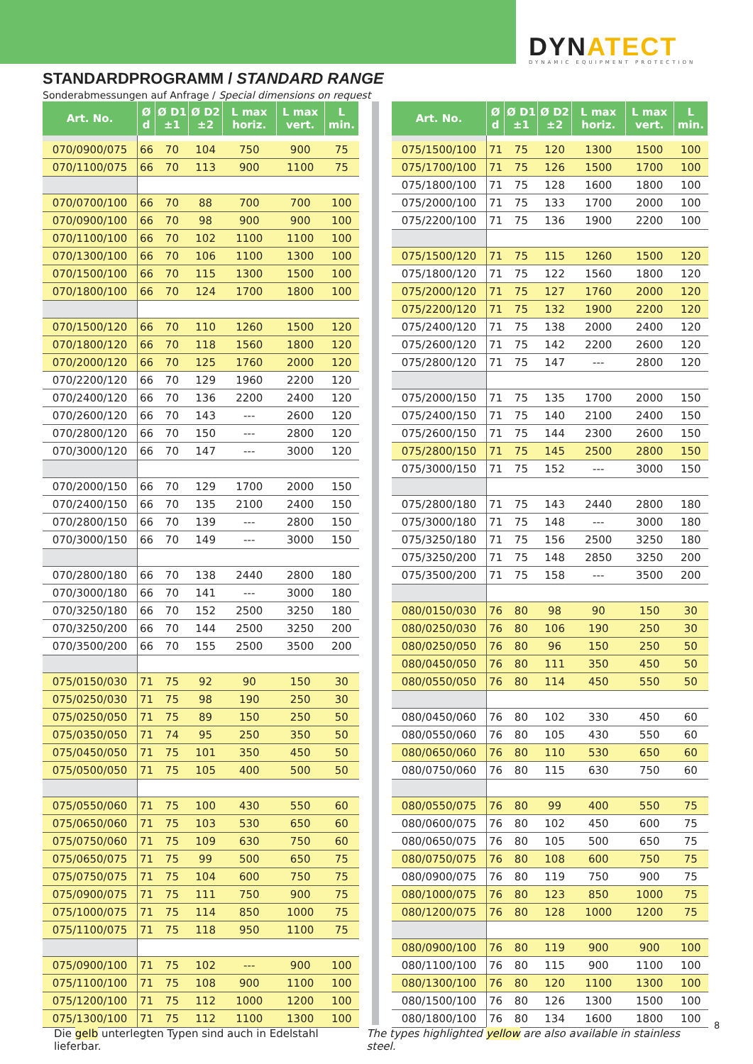DYNATECT
DYNAMIC EQUIPMENT PROTECTION
STANDARDPROGRAMM / STANDARD RANGE
Sonderabmessungen auf Anfrage / Special dimensions on request
| Art. No. | Ø d | Ø D1 ±1 | Ø D2 ±2 | L max horiz. | L max vert. | L min. |
| --- | --- | --- | --- | --- | --- | --- |
| 070/0900/075 | 66 | 70 | 104 | 750 | 900 | 75 |
| 070/1100/075 | 66 | 70 | 113 | 900 | 1100 | 75 |
| 070/0700/100 | 66 | 70 | 88 | 700 | 700 | 100 |
| 070/0900/100 | 66 | 70 | 98 | 900 | 900 | 100 |
| 070/1100/100 | 66 | 70 | 102 | 1100 | 1100 | 100 |
| 070/1300/100 | 66 | 70 | 106 | 1100 | 1300 | 100 |
| 070/1500/100 | 66 | 70 | 115 | 1300 | 1500 | 100 |
| 070/1800/100 | 66 | 70 | 124 | 1700 | 1800 | 100 |
| 070/1500/120 | 66 | 70 | 110 | 1260 | 1500 | 120 |
| 070/1800/120 | 66 | 70 | 118 | 1560 | 1800 | 120 |
| 070/2000/120 | 66 | 70 | 125 | 1760 | 2000 | 120 |
| 070/2200/120 | 66 | 70 | 129 | 1960 | 2200 | 120 |
| 070/2400/120 | 66 | 70 | 136 | 2200 | 2400 | 120 |
| 070/2600/120 | 66 | 70 | 143 | --- | 2600 | 120 |
| 070/2800/120 | 66 | 70 | 150 | --- | 2800 | 120 |
| 070/3000/120 | 66 | 70 | 147 | --- | 3000 | 120 |
| 070/2000/150 | 66 | 70 | 129 | 1700 | 2000 | 150 |
| 070/2400/150 | 66 | 70 | 135 | 2100 | 2400 | 150 |
| 070/2800/150 | 66 | 70 | 139 | --- | 2800 | 150 |
| 070/3000/150 | 66 | 70 | 149 | --- | 3000 | 150 |
| 070/2800/180 | 66 | 70 | 138 | 2440 | 2800 | 180 |
| 070/3000/180 | 66 | 70 | 141 | --- | 3000 | 180 |
| 070/3250/180 | 66 | 70 | 152 | 2500 | 3250 | 180 |
| 070/3250/200 | 66 | 70 | 144 | 2500 | 3250 | 200 |
| 070/3500/200 | 66 | 70 | 155 | 2500 | 3500 | 200 |
| 075/0150/030 | 71 | 75 | 92 | 90 | 150 | 30 |
| 075/0250/030 | 71 | 75 | 98 | 190 | 250 | 30 |
| 075/0250/050 | 71 | 75 | 89 | 150 | 250 | 50 |
| 075/0350/050 | 71 | 74 | 95 | 250 | 350 | 50 |
| 075/0450/050 | 71 | 75 | 101 | 350 | 450 | 50 |
| 075/0500/050 | 71 | 75 | 105 | 400 | 500 | 50 |
| 075/0550/060 | 71 | 75 | 100 | 430 | 550 | 60 |
| 075/0650/060 | 71 | 75 | 103 | 530 | 650 | 60 |
| 075/0750/060 | 71 | 75 | 109 | 630 | 750 | 60 |
| 075/0650/075 | 71 | 75 | 99 | 500 | 650 | 75 |
| 075/0750/075 | 71 | 75 | 104 | 600 | 750 | 75 |
| 075/0900/075 | 71 | 75 | 111 | 750 | 900 | 75 |
| 075/1000/075 | 71 | 75 | 114 | 850 | 1000 | 75 |
| 075/1100/075 | 71 | 75 | 118 | 950 | 1100 | 75 |
| 075/0900/100 | 71 | 75 | 102 | --- | 900 | 100 |
| 075/1100/100 | 71 | 75 | 108 | 900 | 1100 | 100 |
| 075/1200/100 | 71 | 75 | 112 | 1000 | 1200 | 100 |
| 075/1300/100 | 71 | 75 | 112 | 1100 | 1300 | 100 |
| Art. No. | Ø d | Ø D1 ±1 | Ø D2 ±2 | L max horiz. | L max vert. | L min. |
| --- | --- | --- | --- | --- | --- | --- |
| 075/1500/100 | 71 | 75 | 120 | 1300 | 1500 | 100 |
| 075/1700/100 | 71 | 75 | 126 | 1500 | 1700 | 100 |
| 075/1800/100 | 71 | 75 | 128 | 1600 | 1800 | 100 |
| 075/2000/100 | 71 | 75 | 133 | 1700 | 2000 | 100 |
| 075/2200/100 | 71 | 75 | 136 | 1900 | 2200 | 100 |
| 075/1500/120 | 71 | 75 | 115 | 1260 | 1500 | 120 |
| 075/1800/120 | 71 | 75 | 122 | 1560 | 1800 | 120 |
| 075/2000/120 | 71 | 75 | 127 | 1760 | 2000 | 120 |
| 075/2200/120 | 71 | 75 | 132 | 1900 | 2200 | 120 |
| 075/2400/120 | 71 | 75 | 138 | 2000 | 2400 | 120 |
| 075/2600/120 | 71 | 75 | 142 | 2200 | 2600 | 120 |
| 075/2800/120 | 71 | 75 | 147 | --- | 2800 | 120 |
| 075/2000/150 | 71 | 75 | 135 | 1700 | 2000 | 150 |
| 075/2400/150 | 71 | 75 | 140 | 2100 | 2400 | 150 |
| 075/2600/150 | 71 | 75 | 144 | 2300 | 2600 | 150 |
| 075/2800/150 | 71 | 75 | 145 | 2500 | 2800 | 150 |
| 075/3000/150 | 71 | 75 | 152 | --- | 3000 | 150 |
| 075/2800/180 | 71 | 75 | 143 | 2440 | 2800 | 180 |
| 075/3000/180 | 71 | 75 | 148 | --- | 3000 | 180 |
| 075/3250/180 | 71 | 75 | 156 | 2500 | 3250 | 180 |
| 075/3250/200 | 71 | 75 | 148 | 2850 | 3250 | 200 |
| 075/3500/200 | 71 | 75 | 158 | --- | 3500 | 200 |
| 080/0150/030 | 76 | 80 | 98 | 90 | 150 | 30 |
| 080/0250/030 | 76 | 80 | 106 | 190 | 250 | 30 |
| 080/0250/050 | 76 | 80 | 96 | 150 | 250 | 50 |
| 080/0450/050 | 76 | 80 | 111 | 350 | 450 | 50 |
| 080/0550/050 | 76 | 80 | 114 | 450 | 550 | 50 |
| 080/0450/060 | 76 | 80 | 102 | 330 | 450 | 60 |
| 080/0550/060 | 76 | 80 | 105 | 430 | 550 | 60 |
| 080/0650/060 | 76 | 80 | 110 | 530 | 650 | 60 |
| 080/0750/060 | 76 | 80 | 115 | 630 | 750 | 60 |
| 080/0550/075 | 76 | 80 | 99 | 400 | 550 | 75 |
| 080/0600/075 | 76 | 80 | 102 | 450 | 600 | 75 |
| 080/0650/075 | 76 | 80 | 105 | 500 | 650 | 75 |
| 080/0750/075 | 76 | 80 | 108 | 600 | 750 | 75 |
| 080/0900/075 | 76 | 80 | 119 | 750 | 900 | 75 |
| 080/1000/075 | 76 | 80 | 123 | 850 | 1000 | 75 |
| 080/1200/075 | 76 | 80 | 128 | 1000 | 1200 | 75 |
| 080/0900/100 | 76 | 80 | 119 | 900 | 900 | 100 |
| 080/1100/100 | 76 | 80 | 115 | 900 | 1100 | 100 |
| 080/1300/100 | 76 | 80 | 120 | 1100 | 1300 | 100 |
| 080/1500/100 | 76 | 80 | 126 | 1300 | 1500 | 100 |
| 080/1800/100 | 76 | 80 | 134 | 1600 | 1800 | 100 |
Die gelb unterlegten Typen sind auch in Edelstahl lieferbar.
The types highlighted yellow are also available in stainless steel.
8